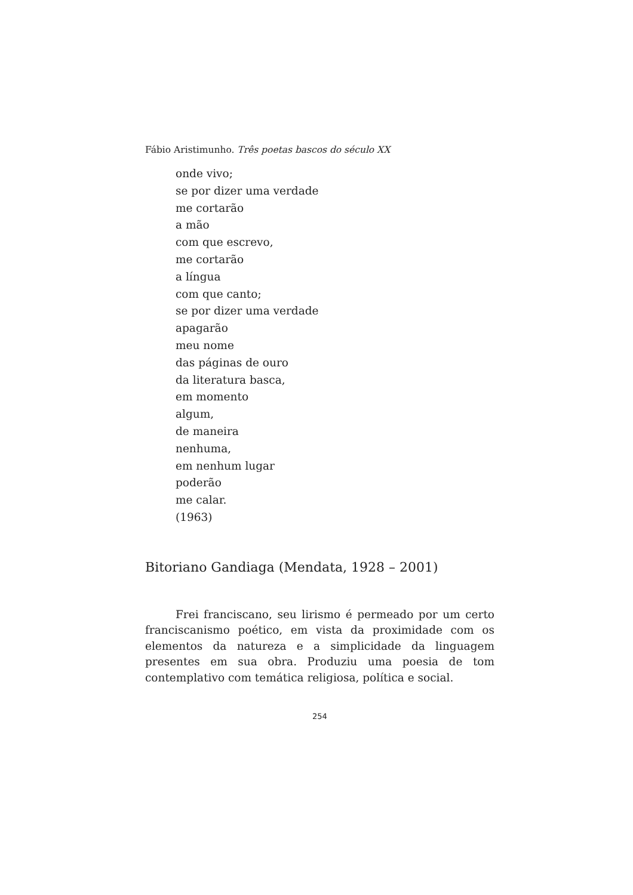Fábio Aristimunho. Três poetas bascos do século XX
onde vivo;
se por dizer uma verdade
me cortarão
a mão
com que escrevo,
me cortarão
a língua
com que canto;
se por dizer uma verdade
apagarão
meu nome
das páginas de ouro
da literatura basca,
em momento
algum,
de maneira
nenhuma,
em nenhum lugar
poderão
me calar.
(1963)
Bitoriano Gandiaga (Mendata, 1928 – 2001)
Frei franciscano, seu lirismo é permeado por um certo franciscanismo poético, em vista da proximidade com os elementos da natureza e a simplicidade da linguagem presentes em sua obra. Produziu uma poesia de tom contemplativo com temática religiosa, política e social.
254